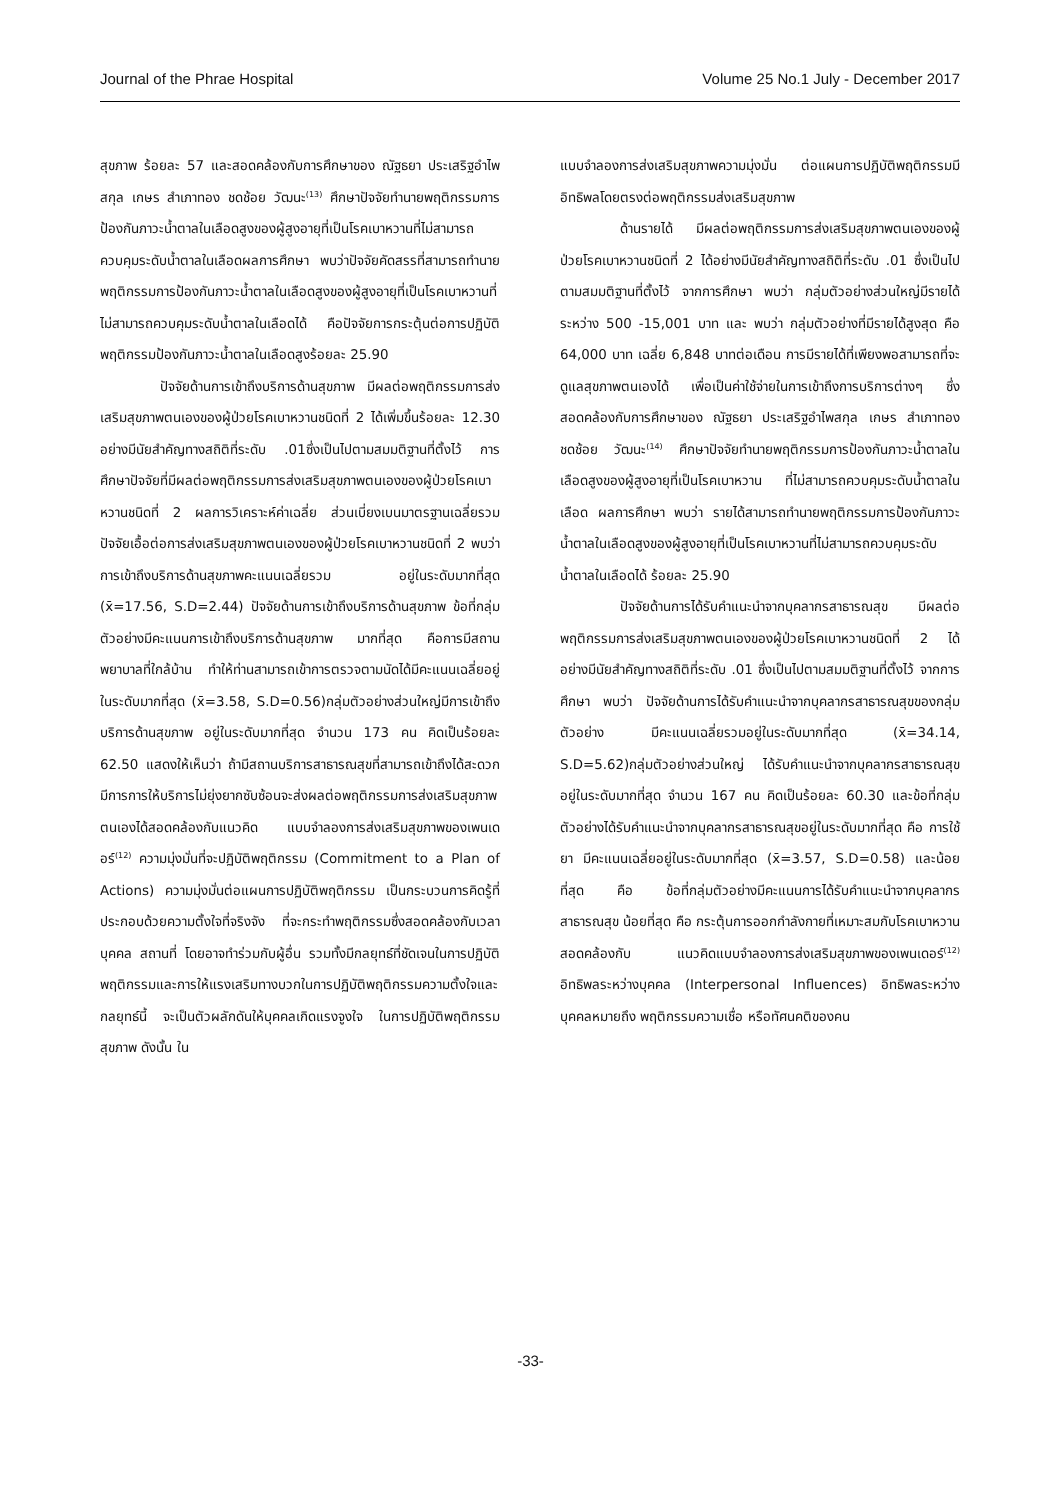Journal of the Phrae Hospital Volume 25 No.1 July - December 2017
สุขภาพ ร้อยละ 57 และสอดคล้องกับการศึกษาของ ณัฐธยา ประเสริฐอำไพสกุล เกษร สำเภาทอง ชดช้อย วัฒนะ<sup>(13)</sup> ศึกษาปัจจัยทำนายพฤติกรรมการป้องกันภาวะน้ำตาลในเลือดสูงของผู้สูงอายุที่เป็นโรคเบาหวานที่ไม่สามารถควบคุมระดับน้ำตาลในเลือดผลการศึกษา พบว่าปัจจัยคัดสรรที่สามารถทำนายพฤติกรรมการป้องกันภาวะน้ำตาลในเลือดสูงของผู้สูงอายุที่เป็นโรคเบาหวานที่ไม่สามารถควบคุมระดับน้ำตาลในเลือดได้ คือปัจจัยการกระตุ้นต่อการปฏิบัติพฤติกรรมป้องกันภาวะน้ำตาลในเลือดสูงร้อยละ 25.90
ปัจจัยด้านการเข้าถึงบริการด้านสุขภาพ มีผลต่อพฤติกรรมการส่งเสริมสุขภาพตนเองของผู้ป่วยโรคเบาหวานชนิดที่ 2 ได้เพิ่มขึ้นร้อยละ 12.30 อย่างมีนัยสำคัญทางสถิติที่ระดับ .01ซึ่งเป็นไปตามสมมติฐานที่ตั้งไว้ การศึกษาปัจจัยที่มีผลต่อพฤติกรรมการส่งเสริมสุขภาพตนเองของผู้ป่วยโรคเบาหวานชนิดที่ 2 ผลการวิเคราะห์ค่าเฉลี่ย ส่วนเบี่ยงเบนมาตรฐานเฉลี่ยรวมปัจจัยเอื้อต่อการส่งเสริมสุขภาพตนเองของผู้ป่วยโรคเบาหวานชนิดที่ 2 พบว่า การเข้าถึงบริการด้านสุขภาพคะแนนเฉลี่ยรวม อยู่ในระดับมากที่สุด (x̄=17.56, S.D=2.44) ปัจจัยด้านการเข้าถึงบริการด้านสุขภาพ ข้อที่กลุ่มตัวอย่างมีคะแนนการเข้าถึงบริการด้านสุขภาพ มากที่สุด คือการมีสถานพยาบาลที่ใกล้บ้าน ทำให้ท่านสามารถเข้าการตรวจตามนัดได้มีคะแนนเฉลี่ยอยู่ในระดับมากที่สุด (x̄=3.58, S.D=0.56)กลุ่มตัวอย่างส่วนใหญ่มีการเข้าถึงบริการด้านสุขภาพ อยู่ในระดับมากที่สุด จำนวน 173 คน คิดเป็นร้อยละ 62.50 แสดงให้เห็นว่า ถ้ามีสถานบริการสาธารณสุขที่สามารถเข้าถึงได้สะดวก มีการการให้บริการไม่ยุ่งยากซับซ้อนจะส่งผลต่อพฤติกรรมการส่งเสริมสุขภาพตนเองได้สอดคล้องกับแนวคิด แบบจำลองการส่งเสริมสุขภาพของเพนเดอร์<sup>(12)</sup> ความมุ่งมั่นที่จะปฏิบัติพฤติกรรม (Commitment to a Plan of Actions) ความมุ่งมั่นต่อแผนการปฏิบัติพฤติกรรม เป็นกระบวนการคิดรู้ที่ประกอบด้วยความตั้งใจที่จริงจัง ที่จะกระทำพฤติกรรมซึ่งสอดคล้องกับเวลาบุคคล สถานที่ โดยอาจทำร่วมกับผู้อื่น รวมทั้งมีกลยุทธ์ที่ชัดเจนในการปฏิบัติพฤติกรรมและการให้แรงเสริมทางบวกในการปฏิบัติพฤติกรรมความตั้งใจและกลยุทธ์นี้ จะเป็นตัวผลักดันให้บุคคลเกิดแรงจูงใจ ในการปฏิบัติพฤติกรรมสุขภาพ ดังนั้น ใน
แบบจำลองการส่งเสริมสุขภาพความมุ่งมั่น ต่อแผนการปฏิบัติพฤติกรรมมีอิทธิพลโดยตรงต่อพฤติกรรมส่งเสริมสุขภาพ
ด้านรายได้ มีผลต่อพฤติกรรมการส่งเสริมสุขภาพตนเองของผู้ป่วยโรคเบาหวานชนิดที่ 2 ได้อย่างมีนัยสำคัญทางสถิติที่ระดับ .01 ซึ่งเป็นไปตามสมมติฐานที่ตั้งไว้ จากการศึกษา พบว่า กลุ่มตัวอย่างส่วนใหญ่มีรายได้ระหว่าง 500 -15,001 บาท และ พบว่า กลุ่มตัวอย่างที่มีรายได้สูงสุด คือ 64,000 บาท เฉลี่ย 6,848 บาทต่อเดือน การมีรายได้ที่เพียงพอสามารถที่จะดูแลสุขภาพตนเองได้ เพื่อเป็นค่าใช้จ่ายในการเข้าถึงการบริการต่างๆ ซึ่งสอดคล้องกับการศึกษาของ ณัฐธยา ประเสริฐอำไพสกุล เกษร สำเภาทอง ชดช้อย วัฒนะ<sup>(14)</sup> ศึกษาปัจจัยทำนายพฤติกรรมการป้องกันภาวะน้ำตาลในเลือดสูงของผู้สูงอายุที่เป็นโรคเบาหวาน ที่ไม่สามารถควบคุมระดับน้ำตาลในเลือด ผลการศึกษา พบว่า รายได้สามารถทำนายพฤติกรรมการป้องกันภาวะน้ำตาลในเลือดสูงของผู้สูงอายุที่เป็นโรคเบาหวานที่ไม่สามารถควบคุมระดับน้ำตาลในเลือดได้ ร้อยละ 25.90
ปัจจัยด้านการได้รับคำแนะนำจากบุคลากรสาธารณสุข มีผลต่อพฤติกรรมการส่งเสริมสุขภาพตนเองของผู้ป่วยโรคเบาหวานชนิดที่ 2 ได้ อย่างมีนัยสำคัญทางสถิติที่ระดับ .01 ซึ่งเป็นไปตามสมมติฐานที่ตั้งไว้ จากการศึกษา พบว่า ปัจจัยด้านการได้รับคำแนะนำจากบุคลากรสาธารณสุขของกลุ่มตัวอย่าง มีคะแนนเฉลี่ยรวมอยู่ในระดับมากที่สุด (x̄=34.14, S.D=5.62)กลุ่มตัวอย่างส่วนใหญ่ ได้รับคำแนะนำจากบุคลากรสาธารณสุข อยู่ในระดับมากที่สุด จำนวน 167 คน คิดเป็นร้อยละ 60.30 และข้อที่กลุ่มตัวอย่างได้รับคำแนะนำจากบุคลากรสาธารณสุขอยู่ในระดับมากที่สุด คือ การใช้ยา มีคะแนนเฉลี่ยอยู่ในระดับมากที่สุด (x̄=3.57, S.D=0.58) และน้อยที่สุด คือ ข้อที่กลุ่มตัวอย่างมีคะแนนการได้รับคำแนะนำจากบุคลากรสาธารณสุข น้อยที่สุด คือ กระตุ้นการออกกำลังกายที่เหมาะสมกับโรคเบาหวาน สอดคล้องกับ แนวคิดแบบจำลองการส่งเสริมสุขภาพของเพนเดอร์<sup>(12)</sup> อิทธิพลระหว่างบุคคล (Interpersonal Influences) อิทธิพลระหว่างบุคคลหมายถึง พฤติกรรมความเชื่อ หรือทัศนคติของคน
-33-